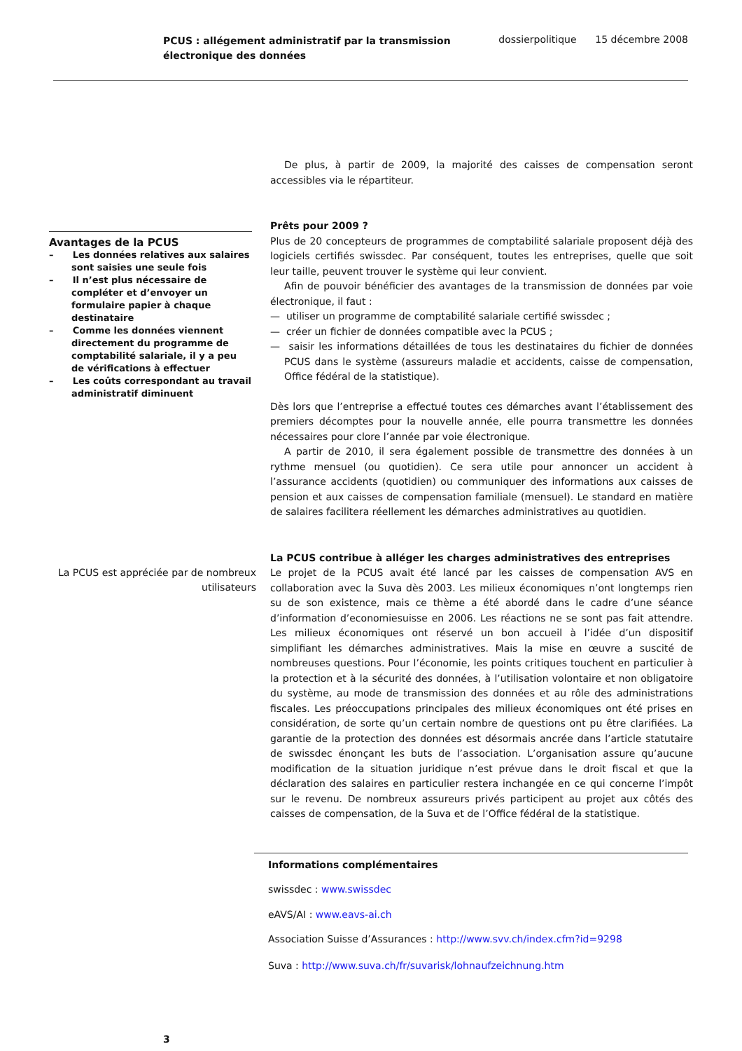PCUS : allégement administratif par la transmission
électronique des données
dossierpolitique 15 décembre 2008
De plus, à partir de 2009, la majorité des caisses de compensation seront accessibles via le répartiteur.
Avantages de la PCUS
– Les données relatives aux salaires sont saisies une seule fois
– Il n’est plus nécessaire de compléter et d’envoyer un formulaire papier à chaque destinataire
– Comme les données viennent directement du programme de comptabilité salariale, il y a peu de vérifications à effectuer
– Les coûts correspondant au travail administratif diminuent
Prêts pour 2009 ?
Plus de 20 concepteurs de programmes de comptabilité salariale proposent déjà des logiciels certifiés swissdec. Par conséquent, toutes les entreprises, quelle que soit leur taille, peuvent trouver le système qui leur convient.
Afin de pouvoir bénéficier des avantages de la transmission de données par voie électronique, il faut :
— utiliser un programme de comptabilité salariale certifié swissdec ;
— créer un fichier de données compatible avec la PCUS ;
— saisir les informations détaillées de tous les destinataires du fichier de données PCUS dans le système (assureurs maladie et accidents, caisse de compensation, Office fédéral de la statistique).
Dès lors que l’entreprise a effectué toutes ces démarches avant l’établissement des premiers décomptes pour la nouvelle année, elle pourra transmettre les données nécessaires pour clore l’année par voie électronique.
A partir de 2010, il sera également possible de transmettre des données à un rythme mensuel (ou quotidien). Ce sera utile pour annoncer un accident à l’assurance accidents (quotidien) ou communiquer des informations aux caisses de pension et aux caisses de compensation familiale (mensuel). Le standard en matière de salaires facilitera réellement les démarches administratives au quotidien.
La PCUS est appréciée par de nombreux utilisateurs
La PCUS contribue à alléger les charges administratives des entreprises
Le projet de la PCUS avait été lancé par les caisses de compensation AVS en collaboration avec la Suva dès 2003. Les milieux économiques n’ont longtemps rien su de son existence, mais ce thème a été abordé dans le cadre d’une séance d’information d’economiesuisse en 2006. Les réactions ne se sont pas fait attendre. Les milieux économiques ont réservé un bon accueil à l’idée d’un dispositif simplifiant les démarches administratives. Mais la mise en œuvre a suscité de nombreuses questions. Pour l’économie, les points critiques touchent en particulier à la protection et à la sécurité des données, à l’utilisation volontaire et non obligatoire du système, au mode de transmission des données et au rôle des administrations fiscales. Les préoccupations principales des milieux économiques ont été prises en considération, de sorte qu’un certain nombre de questions ont pu être clarifiées. La garantie de la protection des données est désormais ancrée dans l’article statutaire de swissdec énonçant les buts de l’association. L’organisation assure qu’aucune modification de la situation juridique n’est prévue dans le droit fiscal et que la déclaration des salaires en particulier restera inchangée en ce qui concerne l’impôt sur le revenu. De nombreux assureurs privés participent au projet aux côtés des caisses de compensation, de la Suva et de l’Office fédéral de la statistique.
Informations complémentaires
swissdec : www.swissdec
eAVS/AI : www.eavs-ai.ch
Association Suisse d’Assurances : http://www.svv.ch/index.cfm?id=9298
Suva : http://www.suva.ch/fr/suvarisk/lohnaufzeichnung.htm
3